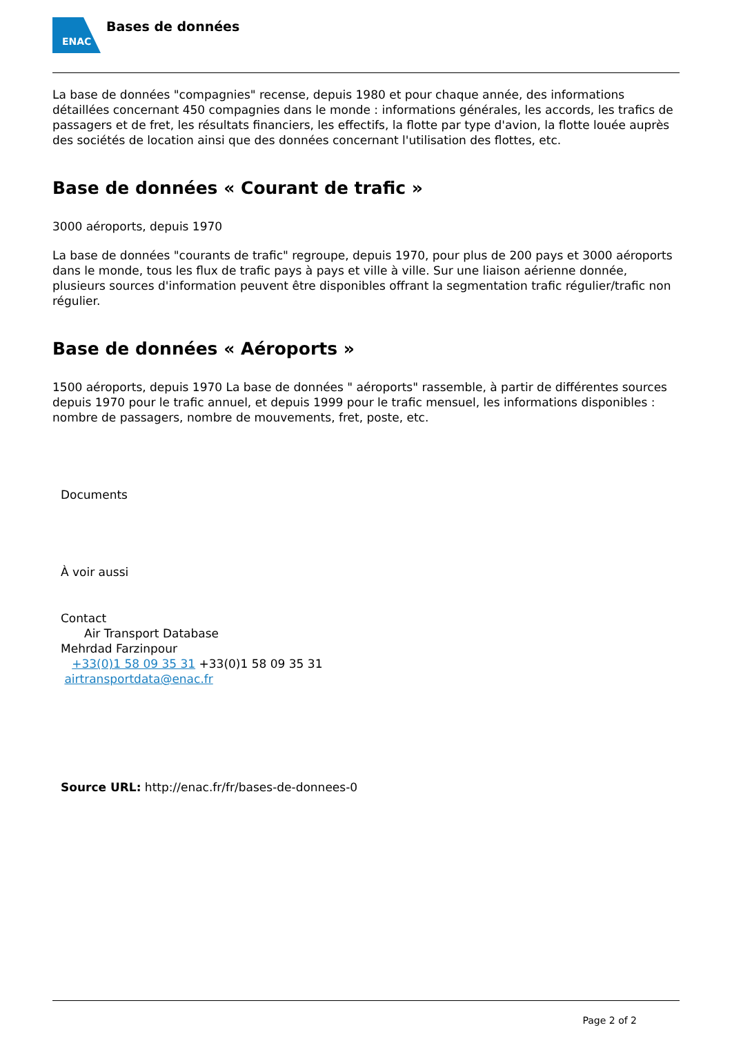ENAC
Bases de données
La base de données "compagnies" recense, depuis 1980 et pour chaque année, des informations détaillées concernant 450 compagnies dans le monde : informations générales, les accords, les trafics de passagers et de fret, les résultats financiers, les effectifs, la flotte par type d'avion, la flotte louée auprès des sociétés de location ainsi que des données concernant l'utilisation des flottes, etc.
Base de données « Courant de trafic »
3000 aéroports, depuis 1970
La base de données "courants de trafic" regroupe, depuis 1970, pour plus de 200 pays et 3000 aéroports dans le monde, tous les flux de trafic pays à pays et ville à ville. Sur une liaison aérienne donnée, plusieurs sources d'information peuvent être disponibles offrant la segmentation trafic régulier/trafic non régulier.
Base de données « Aéroports »
1500 aéroports, depuis 1970 La base de données " aéroports" rassemble, à partir de différentes sources depuis 1970 pour le trafic annuel, et depuis 1999 pour le trafic mensuel, les informations disponibles : nombre de passagers, nombre de mouvements, fret, poste, etc.
Documents
À voir aussi
Contact
Air Transport Database
Mehrdad Farzinpour
+33(0)1 58 09 35 31 +33(0)1 58 09 35 31
airtransportdata@enac.fr
Source URL: http://enac.fr/fr/bases-de-donnees-0
Page 2 of 2